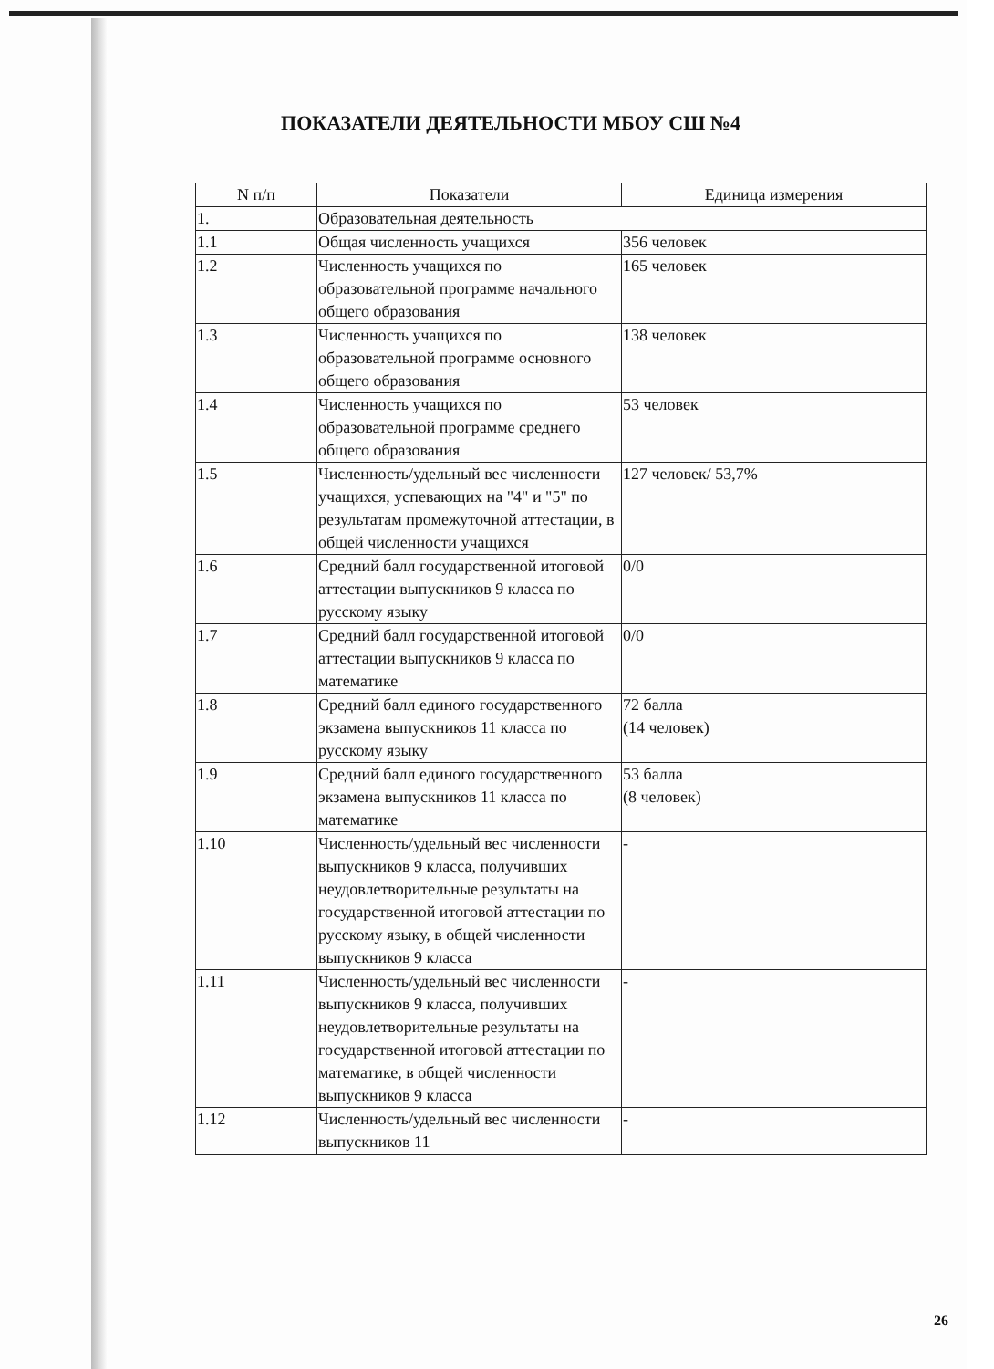ПОКАЗАТЕЛИ ДЕЯТЕЛЬНОСТИ МБОУ СШ №4
| N п/п | Показатели | Единица измерения |
| --- | --- | --- |
| 1. | Образовательная деятельность | |
| 1.1 | Общая численность учащихся | 356 человек |
| 1.2 | Численность учащихся по образовательной программе начального общего образования | 165 человек |
| 1.3 | Численность учащихся по образовательной программе основного общего образования | 138 человек |
| 1.4 | Численность учащихся по образовательной программе среднего общего образования | 53 человек |
| 1.5 | Численность/удельный вес численности учащихся, успевающих на "4" и "5" по результатам промежуточной аттестации, в общей численности учащихся | 127 человек/ 53,7% |
| 1.6 | Средний балл государственной итоговой аттестации выпускников 9 класса по русскому языку | 0/0 |
| 1.7 | Средний балл государственной итоговой аттестации выпускников 9 класса по математике | 0/0 |
| 1.8 | Средний балл единого государственного экзамена выпускников 11 класса по русскому языку | 72 балла (14 человек) |
| 1.9 | Средний балл единого государственного экзамена выпускников 11 класса по математике | 53 балла (8 человек) |
| 1.10 | Численность/удельный вес численности выпускников 9 класса, получивших неудовлетворительные результаты на государственной итоговой аттестации по русскому языку, в общей численности выпускников 9 класса | - |
| 1.11 | Численность/удельный вес численности выпускников 9 класса, получивших неудовлетворительные результаты на государственной итоговой аттестации по математике, в общей численности выпускников 9 класса | - |
| 1.12 | Численность/удельный вес численности выпускников 11 | - |
26